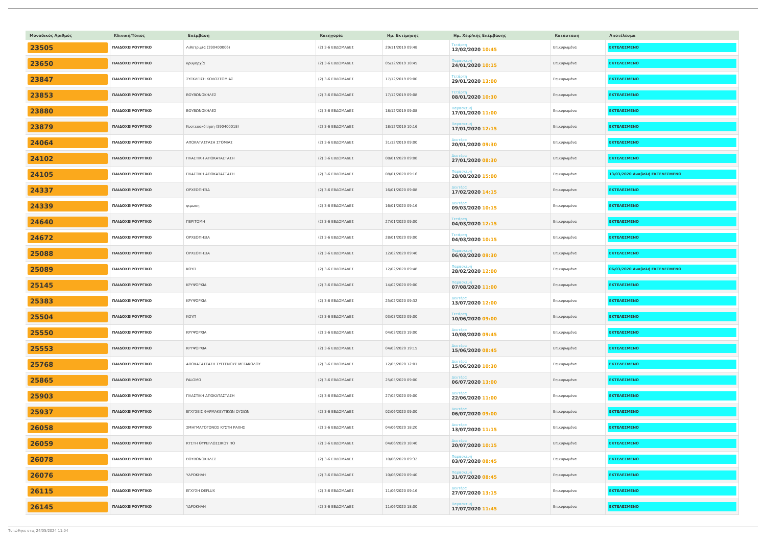| Μοναδικός Αριθμός | Κλινική/Τύπος | Επέμβαση | Κατηγορία | Ημ. Εκτίμησης | Ημ. Χειρ/κής Επέμβασης | Κατάσταση | Αποτέλεσμα |
| --- | --- | --- | --- | --- | --- | --- | --- |
| 23505 | ΠΑΙΔΟΧΕΙΡΟΥΡΓΙΚΟ | Λιθοτριψία (390400006) | (2) 3-6 ΕΒΔΟΜΑΔΕΣ | 29/11/2019 09:48 | Τετάρτη 12/02/2020 10:45 | Επικυρωμένα | ΕΚΤΕΛΕΣΜΕΝΟ |
| 23650 | ΠΑΙΔΟΧΕΙΡΟΥΡΓΙΚΟ | κρυψορχία | (2) 3-6 ΕΒΔΟΜΑΔΕΣ | 05/12/2019 18:45 | Παρασκευή 24/01/2020 10:15 | Επικυρωμένα | ΕΚΤΕΛΕΣΜΕΝΟ |
| 23847 | ΠΑΙΔΟΧΕΙΡΟΥΡΓΙΚΟ | ΣΥΓΚΛΕΙΣΗ ΚΟΛΟΣΤΟΜΙΑΣ | (2) 3-6 ΕΒΔΟΜΑΔΕΣ | 17/12/2019 09:00 | Τετάρτη 29/01/2020 13:00 | Επικυρωμένα | ΕΚΤΕΛΕΣΜΕΝΟ |
| 23853 | ΠΑΙΔΟΧΕΙΡΟΥΡΓΙΚΟ | ΒΟΥΒΩΝΟΚΗΛΕΣ | (2) 3-6 ΕΒΔΟΜΑΔΕΣ | 17/12/2019 09:08 | Τετάρτη 08/01/2020 10:30 | Επικυρωμένα | ΕΚΤΕΛΕΣΜΕΝΟ |
| 23880 | ΠΑΙΔΟΧΕΙΡΟΥΡΓΙΚΟ | ΒΟΥΒΩΝΟΚΗΛΕΣ | (2) 3-6 ΕΒΔΟΜΑΔΕΣ | 18/12/2019 09:08 | Παρασκευή 17/01/2020 11:00 | Επικυρωμένα | ΕΚΤΕΛΕΣΜΕΝΟ |
| 23879 | ΠΑΙΔΟΧΕΙΡΟΥΡΓΙΚΟ | Κυστεοσκόπηση (390400018) | (2) 3-6 ΕΒΔΟΜΑΔΕΣ | 18/12/2019 10:16 | Παρασκευή 17/01/2020 12:15 | Επικυρωμένα | ΕΚΤΕΛΕΣΜΕΝΟ |
| 24064 | ΠΑΙΔΟΧΕΙΡΟΥΡΓΙΚΟ | ΑΠΟΚΑΤΑΣΤΑΣΗ ΣΤΟΜΙΑΣ | (2) 3-6 ΕΒΔΟΜΑΔΕΣ | 31/12/2019 09:00 | Δευτέρα 20/01/2020 09:30 | Επικυρωμένα | ΕΚΤΕΛΕΣΜΕΝΟ |
| 24102 | ΠΑΙΔΟΧΕΙΡΟΥΡΓΙΚΟ | ΠΛΑΣΤΙΚΗ ΑΠΟΚΑΤΑΣΤΑΣΗ | (2) 3-6 ΕΒΔΟΜΑΔΕΣ | 08/01/2020 09:08 | Δευτέρα 27/01/2020 08:30 | Επικυρωμένα | ΕΚΤΕΛΕΣΜΕΝΟ |
| 24105 | ΠΑΙΔΟΧΕΙΡΟΥΡΓΙΚΟ | ΠΛΑΣΤΙΚΗ ΑΠΟΚΑΤΑΣΤΑΣΗ | (2) 3-6 ΕΒΔΟΜΑΔΕΣ | 08/01/2020 09:16 | Παρασκευή 28/08/2020 15:00 | Επικυρωμένα | 13/03/2020 Αναβολή ΕΚΤΕΛΕΣΜΕΝΟ |
| 24337 | ΠΑΙΔΟΧΕΙΡΟΥΡΓΙΚΟ | ΟΡΧΕΟΠΗΞΙΑ | (2) 3-6 ΕΒΔΟΜΑΔΕΣ | 16/01/2020 09:08 | Δευτέρα 17/02/2020 14:15 | Επικυρωμένα | ΕΚΤΕΛΕΣΜΕΝΟ |
| 24339 | ΠΑΙΔΟΧΕΙΡΟΥΡΓΙΚΟ | φιμωση | (2) 3-6 ΕΒΔΟΜΑΔΕΣ | 16/01/2020 09:16 | Δευτέρα 09/03/2020 10:15 | Επικυρωμένα | ΕΚΤΕΛΕΣΜΕΝΟ |
| 24640 | ΠΑΙΔΟΧΕΙΡΟΥΡΓΙΚΟ | ΠΕΡΙΤΟΜΗ | (2) 3-6 ΕΒΔΟΜΑΔΕΣ | 27/01/2020 09:00 | Τετάρτη 04/03/2020 12:15 | Επικυρωμένα | ΕΚΤΕΛΕΣΜΕΝΟ |
| 24672 | ΠΑΙΔΟΧΕΙΡΟΥΡΓΙΚΟ | ΟΡΧΕΟΠΗΞΙΑ | (2) 3-6 ΕΒΔΟΜΑΔΕΣ | 28/01/2020 09:00 | Τετάρτη 04/03/2020 10:15 | Επικυρωμένα | ΕΚΤΕΛΕΣΜΕΝΟ |
| 25088 | ΠΑΙΔΟΧΕΙΡΟΥΡΓΙΚΟ | ΟΡΧΕΟΠΗΞΙΑ | (2) 3-6 ΕΒΔΟΜΑΔΕΣ | 12/02/2020 09:40 | Παρασκευή 06/03/2020 09:30 | Επικυρωμένα | ΕΚΤΕΛΕΣΜΕΝΟ |
| 25089 | ΠΑΙΔΟΧΕΙΡΟΥΡΓΙΚΟ | ΚΟΥΠ | (2) 3-6 ΕΒΔΟΜΑΔΕΣ | 12/02/2020 09:48 | Παρασκευή 28/02/2020 12:00 | Επικυρωμένα | 06/03/2020 Αναβολή ΕΚΤΕΛΕΣΜΕΝΟ |
| 25145 | ΠΑΙΔΟΧΕΙΡΟΥΡΓΙΚΟ | ΚΡΥΨΟΡΧΙΑ | (2) 3-6 ΕΒΔΟΜΑΔΕΣ | 14/02/2020 09:00 | Παρασκευή 07/08/2020 11:00 | Επικυρωμένα | ΕΚΤΕΛΕΣΜΕΝΟ |
| 25383 | ΠΑΙΔΟΧΕΙΡΟΥΡΓΙΚΟ | ΚΡΥΨΟΡΧΙΑ | (2) 3-6 ΕΒΔΟΜΑΔΕΣ | 25/02/2020 09:32 | Δευτέρα 13/07/2020 12:00 | Επικυρωμένα | ΕΚΤΕΛΕΣΜΕΝΟ |
| 25504 | ΠΑΙΔΟΧΕΙΡΟΥΡΓΙΚΟ | ΚΟΥΠ | (2) 3-6 ΕΒΔΟΜΑΔΕΣ | 03/03/2020 09:00 | Τετάρτη 10/06/2020 09:00 | Επικυρωμένα | ΕΚΤΕΛΕΣΜΕΝΟ |
| 25550 | ΠΑΙΔΟΧΕΙΡΟΥΡΓΙΚΟ | ΚΡΥΨΟΡΧΙΑ | (2) 3-6 ΕΒΔΟΜΑΔΕΣ | 04/03/2020 19:00 | Δευτέρα 10/08/2020 09:45 | Επικυρωμένα | ΕΚΤΕΛΕΣΜΕΝΟ |
| 25553 | ΠΑΙΔΟΧΕΙΡΟΥΡΓΙΚΟ | ΚΡΥΨΟΡΧΙΑ | (2) 3-6 ΕΒΔΟΜΑΔΕΣ | 04/03/2020 19:15 | Δευτέρα 15/06/2020 08:45 | Επικυρωμένα | ΕΚΤΕΛΕΣΜΕΝΟ |
| 25768 | ΠΑΙΔΟΧΕΙΡΟΥΡΓΙΚΟ | ΑΠΟΚΑΤΑΣΤΑΣΗ ΣΥΓΓΕΝΟΥΣ ΜΕΓΑΚΟΛΟΥ | (2) 3-6 ΕΒΔΟΜΑΔΕΣ | 12/05/2020 12:01 | Δευτέρα 15/06/2020 10:30 | Επικυρωμένα | ΕΚΤΕΛΕΣΜΕΝΟ |
| 25865 | ΠΑΙΔΟΧΕΙΡΟΥΡΓΙΚΟ | PALOMO | (2) 3-6 ΕΒΔΟΜΑΔΕΣ | 25/05/2020 09:00 | Δευτέρα 06/07/2020 13:00 | Επικυρωμένα | ΕΚΤΕΛΕΣΜΕΝΟ |
| 25903 | ΠΑΙΔΟΧΕΙΡΟΥΡΓΙΚΟ | ΠΛΑΣΤΙΚΗ ΑΠΟΚΑΤΑΣΤΑΣΗ | (2) 3-6 ΕΒΔΟΜΑΔΕΣ | 27/05/2020 09:00 | Δευτέρα 22/06/2020 11:00 | Επικυρωμένα | ΕΚΤΕΛΕΣΜΕΝΟ |
| 25937 | ΠΑΙΔΟΧΕΙΡΟΥΡΓΙΚΟ | ΕΓΧΥΣΕΙΣ ΦΑΡΜΑΚΕΥΤΙΚΩΝ ΟΥΣΙΩΝ | (2) 3-6 ΕΒΔΟΜΑΔΕΣ | 02/06/2020 09:00 | Δευτέρα 06/07/2020 09:00 | Επικυρωμένα | ΕΚΤΕΛΕΣΜΕΝΟ |
| 26058 | ΠΑΙΔΟΧΕΙΡΟΥΡΓΙΚΟ | ΣΜΗΓΜΑΤΟΓΟΝΟΣ ΚΥΣΤΗ ΡΑΧΗΣ | (2) 3-6 ΕΒΔΟΜΑΔΕΣ | 04/06/2020 18:20 | Δευτέρα 13/07/2020 11:15 | Επικυρωμένα | ΕΚΤΕΛΕΣΜΕΝΟ |
| 26059 | ΠΑΙΔΟΧΕΙΡΟΥΡΓΙΚΟ | ΚΥΣΤΗ ΘΥΡΕΓΛΩΣΣΙΚΟΥ ΠΟ | (2) 3-6 ΕΒΔΟΜΑΔΕΣ | 04/06/2020 18:40 | Δευτέρα 20/07/2020 10:15 | Επικυρωμένα | ΕΚΤΕΛΕΣΜΕΝΟ |
| 26078 | ΠΑΙΔΟΧΕΙΡΟΥΡΓΙΚΟ | ΒΟΥΒΩΝΟΚΗΛΕΣ | (2) 3-6 ΕΒΔΟΜΑΔΕΣ | 10/06/2020 09:32 | Παρασκευή 03/07/2020 08:45 | Επικυρωμένα | ΕΚΤΕΛΕΣΜΕΝΟ |
| 26076 | ΠΑΙΔΟΧΕΙΡΟΥΡΓΙΚΟ | ΥΔΡΟΚΗΛΗ | (2) 3-6 ΕΒΔΟΜΑΔΕΣ | 10/06/2020 09:40 | Παρασκευή 31/07/2020 08:45 | Επικυρωμένα | ΕΚΤΕΛΕΣΜΕΝΟ |
| 26115 | ΠΑΙΔΟΧΕΙΡΟΥΡΓΙΚΟ | ΕΓΧΥΣΗ DEFLUX | (2) 3-6 ΕΒΔΟΜΑΔΕΣ | 11/06/2020 09:16 | Δευτέρα 27/07/2020 13:15 | Επικυρωμένα | ΕΚΤΕΛΕΣΜΕΝΟ |
| 26145 | ΠΑΙΔΟΧΕΙΡΟΥΡΓΙΚΟ | ΥΔΡΟΚΗΛΗ | (2) 3-6 ΕΒΔΟΜΑΔΕΣ | 11/06/2020 18:00 | Παρασκευή 17/07/2020 11:45 | Επικυρωμένα | ΕΚΤΕΛΕΣΜΕΝΟ |
Τυπώθηκε στις 24/05/2024 11:04